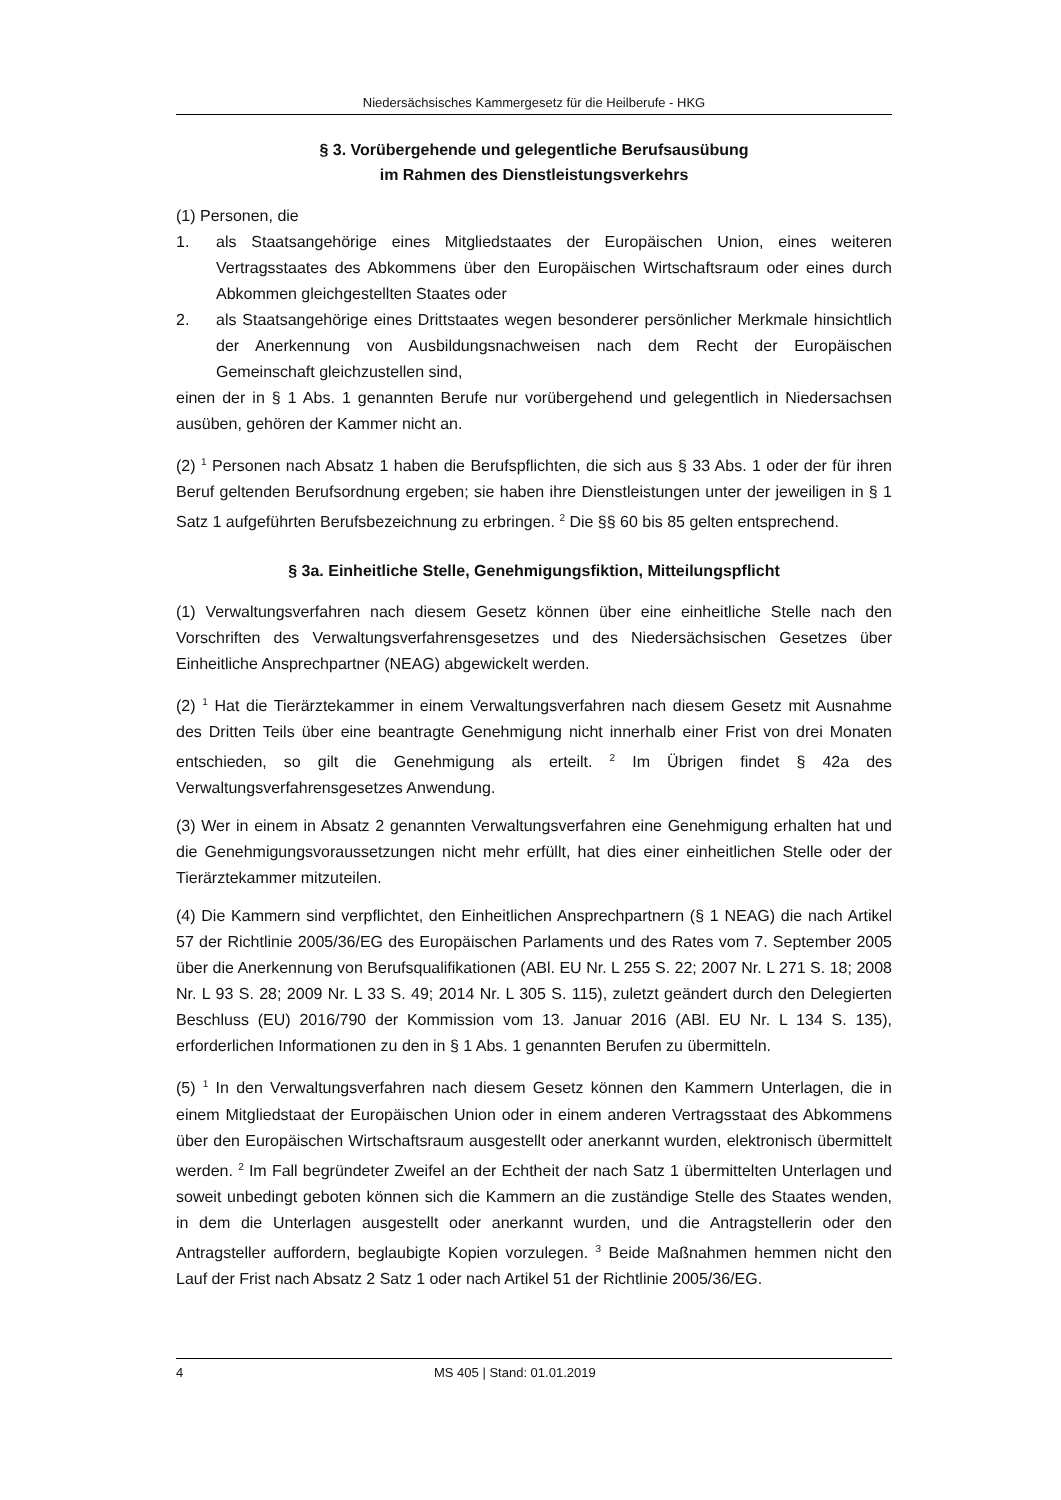Niedersächsisches Kammergesetz für die Heilberufe - HKG
§ 3. Vorübergehende und gelegentliche Berufsausübung
im Rahmen des Dienstleistungsverkehrs
(1) Personen, die
1. als Staatsangehörige eines Mitgliedstaates der Europäischen Union, eines weiteren Vertragsstaates des Abkommens über den Europäischen Wirtschaftsraum oder eines durch Abkommen gleichgestellten Staates oder
2. als Staatsangehörige eines Drittstaates wegen besonderer persönlicher Merkmale hinsichtlich der Anerkennung von Ausbildungsnachweisen nach dem Recht der Europäischen Gemeinschaft gleichzustellen sind,
einen der in § 1 Abs. 1 genannten Berufe nur vorübergehend und gelegentlich in Niedersachsen ausüben, gehören der Kammer nicht an.
(2) <sup>1</sup> Personen nach Absatz 1 haben die Berufspflichten, die sich aus § 33 Abs. 1 oder der für ihren Beruf geltenden Berufsordnung ergeben; sie haben ihre Dienstleistungen unter der jeweiligen in § 1 Satz 1 aufgeführten Berufsbezeichnung zu erbringen. <sup>2</sup> Die §§ 60 bis 85 gelten entsprechend.
§ 3a. Einheitliche Stelle, Genehmigungsfiktion, Mitteilungspflicht
(1) Verwaltungsverfahren nach diesem Gesetz können über eine einheitliche Stelle nach den Vorschriften des Verwaltungsverfahrensgesetzes und des Niedersächsischen Gesetzes über Einheitliche Ansprechpartner (NEAG) abgewickelt werden.
(2) <sup>1</sup> Hat die Tierärztekammer in einem Verwaltungsverfahren nach diesem Gesetz mit Ausnahme des Dritten Teils über eine beantragte Genehmigung nicht innerhalb einer Frist von drei Monaten entschieden, so gilt die Genehmigung als erteilt. <sup>2</sup> Im Übrigen findet § 42a des Verwaltungsverfahrensgesetzes Anwendung.
(3) Wer in einem in Absatz 2 genannten Verwaltungsverfahren eine Genehmigung erhalten hat und die Genehmigungsvoraussetzungen nicht mehr erfüllt, hat dies einer einheitlichen Stelle oder der Tierärztekammer mitzuteilen.
(4) Die Kammern sind verpflichtet, den Einheitlichen Ansprechpartnern (§ 1 NEAG) die nach Artikel 57 der Richtlinie 2005/36/EG des Europäischen Parlaments und des Rates vom 7. September 2005 über die Anerkennung von Berufsqualifikationen (ABl. EU Nr. L 255 S. 22; 2007 Nr. L 271 S. 18; 2008 Nr. L 93 S. 28; 2009 Nr. L 33 S. 49; 2014 Nr. L 305 S. 115), zuletzt geändert durch den Delegierten Beschluss (EU) 2016/790 der Kommission vom 13. Januar 2016 (ABl. EU Nr. L 134 S. 135), erforderlichen Informationen zu den in § 1 Abs. 1 genannten Berufen zu übermitteln.
(5) <sup>1</sup> In den Verwaltungsverfahren nach diesem Gesetz können den Kammern Unterlagen, die in einem Mitgliedstaat der Europäischen Union oder in einem anderen Vertragsstaat des Abkommens über den Europäischen Wirtschaftsraum ausgestellt oder anerkannt wurden, elektronisch übermittelt werden. <sup>2</sup> Im Fall begründeter Zweifel an der Echtheit der nach Satz 1 übermittelten Unterlagen und soweit unbedingt geboten können sich die Kammern an die zuständige Stelle des Staates wenden, in dem die Unterlagen ausgestellt oder anerkannt wurden, und die Antragstellerin oder den Antragsteller auffordern, beglaubigte Kopien vorzulegen. <sup>3</sup> Beide Maßnahmen hemmen nicht den Lauf der Frist nach Absatz 2 Satz 1 oder nach Artikel 51 der Richtlinie 2005/36/EG.
4 MS 405 | Stand: 01.01.2019